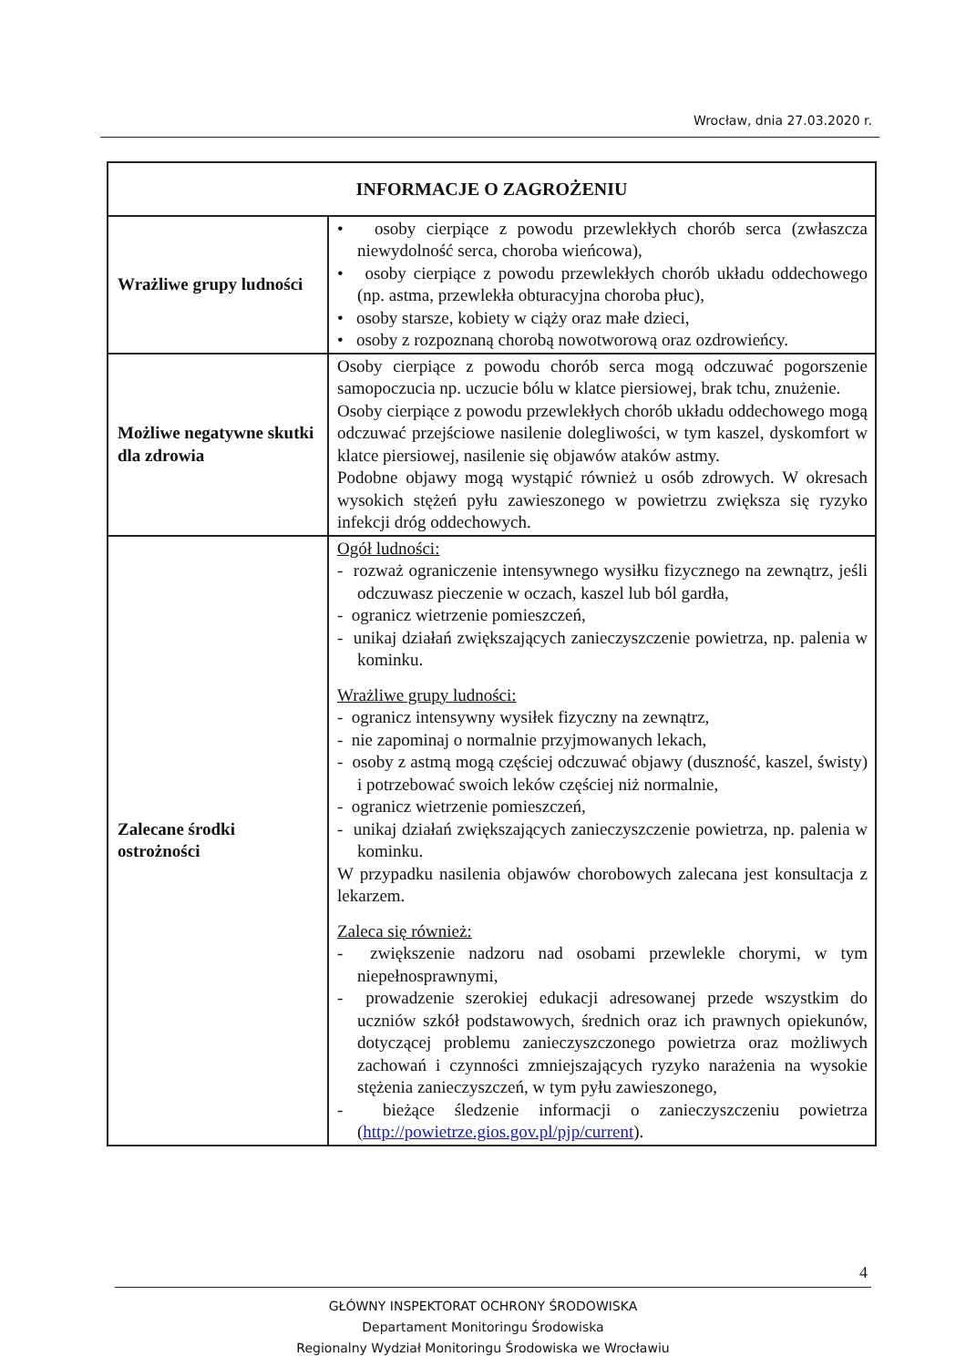Wrocław, dnia 27.03.2020 r.
| INFORMACJE O ZAGROŻENIU | |
| --- | --- |
| Wrażliwe grupy ludności | • osoby cierpiące z powodu przewlekłych chorób serca (zwłaszcza niewydolność serca, choroba wieńcowa), • osoby cierpiące z powodu przewlekłych chorób układu oddechowego (np. astma, przewlekła obturacyjna choroba płuc), • osoby starsze, kobiety w ciąży oraz małe dzieci, • osoby z rozpoznaną chorobą nowotworową oraz ozdrowieńcy. |
| Możliwe negatywne skutki dla zdrowia | Osoby cierpiące z powodu chorób serca mogą odczuwać pogorszenie samopoczucia np. uczucie bólu w klatce piersiowej, brak tchu, znużenie. Osoby cierpiące z powodu przewlekłych chorób układu oddechowego mogą odczuwać przejściowe nasilenie dolegliwości, w tym kaszel, dyskomfort w klatce piersiowej, nasilenie się objawów ataków astmy. Podobne objawy mogą wystąpić również u osób zdrowych. W okresach wysokich stężeń pyłu zawieszonego w powietrzu zwiększa się ryzyko infekcji dróg oddechowych. |
| Zalecane środki ostrożności | Ogół ludności: - rozważ ograniczenie intensywnego wysiłku fizycznego na zewnątrz, jeśli odczuwasz pieczenie w oczach, kaszel lub ból gardła, - ogranicz wietrzenie pomieszczeń, - unikaj działań zwiększających zanieczyszczenie powietrza, np. palenia w kominku. Wrażliwe grupy ludności: - ogranicz intensywny wysiłek fizyczny na zewnątrz, - nie zapominaj o normalnie przyjmowanych lekach, - osoby z astmą mogą częściej odczuwać objawy (duszność, kaszel, świsty) i potrzebować swoich leków częściej niż normalnie, - ogranicz wietrzenie pomieszczeń, - unikaj działań zwiększających zanieczyszczenie powietrza, np. palenia w kominku. W przypadku nasilenia objawów chorobowych zalecana jest konsultacja z lekarzem. Zaleca się również: - zwiększenie nadzoru nad osobami przewlekle chorymi, w tym niepełnosprawnymi, - prowadzenie szerokiej edukacji adresowanej przede wszystkim do uczniów szkół podstawowych, średnich oraz ich prawnych opiekunów, dotyczącej problemu zanieczyszczonego powietrza oraz możliwych zachowań i czynności zmniejszających ryzyko narażenia na wysokie stężenia zanieczyszczeń, w tym pyłu zawieszonego, - bieżące śledzenie informacji o zanieczyszczeniu powietrza ( http://powietrze.gios.gov.pl/pjp/current ). |
4
GŁÓWNY INSPEKTORAT OCHRONY ŚRODOWISKA
Departament Monitoringu Środowiska
Regionalny Wydział Monitoringu Środowiska we Wrocławiu